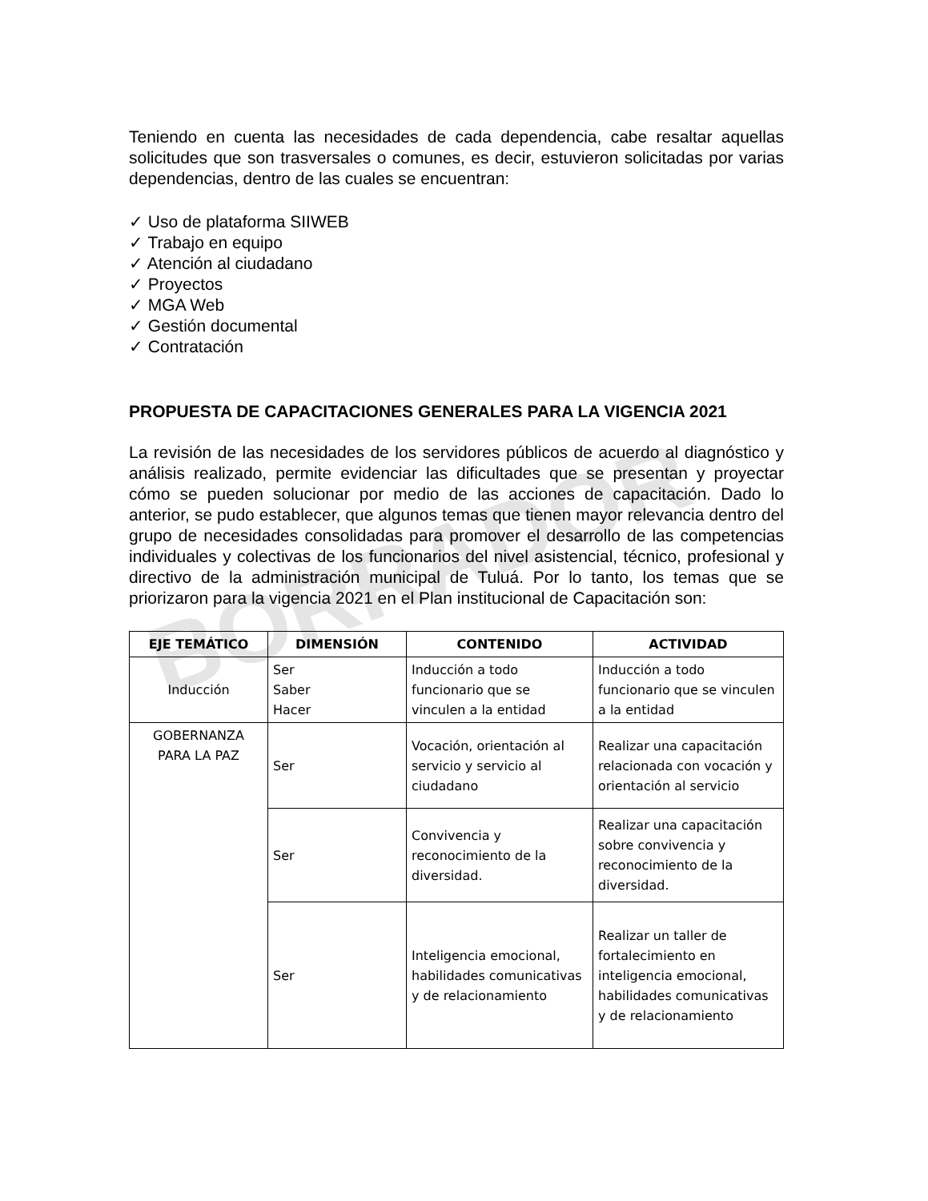BORRADOR
Teniendo en cuenta las necesidades de cada dependencia, cabe resaltar aquellas solicitudes que son trasversales o comunes, es decir, estuvieron solicitadas por varias dependencias, dentro de las cuales se encuentran:
✓ Uso de plataforma SIIWEB
✓ Trabajo en equipo
✓ Atención al ciudadano
✓ Proyectos
✓ MGA Web
✓ Gestión documental
✓ Contratación
PROPUESTA DE CAPACITACIONES GENERALES PARA LA VIGENCIA 2021
La revisión de las necesidades de los servidores públicos de acuerdo al diagnóstico y análisis realizado, permite evidenciar las dificultades que se presentan y proyectar cómo se pueden solucionar por medio de las acciones de capacitación. Dado lo anterior, se pudo establecer, que algunos temas que tienen mayor relevancia dentro del grupo de necesidades consolidadas para promover el desarrollo de las competencias individuales y colectivas de los funcionarios del nivel asistencial, técnico, profesional y directivo de la administración municipal de Tuluá. Por lo tanto, los temas que se priorizaron para la vigencia 2021 en el Plan institucional de Capacitación son:
| EJE TEMÁTICO | DIMENSIÓN | CONTENIDO | ACTIVIDAD |
| --- | --- | --- | --- |
| Inducción | Ser Saber Hacer | Inducción a todo funcionario que se vinculen a la entidad | Inducción a todo funcionario que se vinculen a la entidad |
| GOBERNANZA PARA LA PAZ | Ser | Vocación, orientación al servicio y servicio al ciudadano | Realizar una capacitación relacionada con vocación y orientación al servicio |
| | Ser | Convivencia y reconocimiento de la diversidad. | Realizar una capacitación sobre convivencia y reconocimiento de la diversidad. |
| | Ser | Inteligencia emocional, habilidades comunicativas y de relacionamiento | Realizar un taller de fortalecimiento en inteligencia emocional, habilidades comunicativas y de relacionamiento |